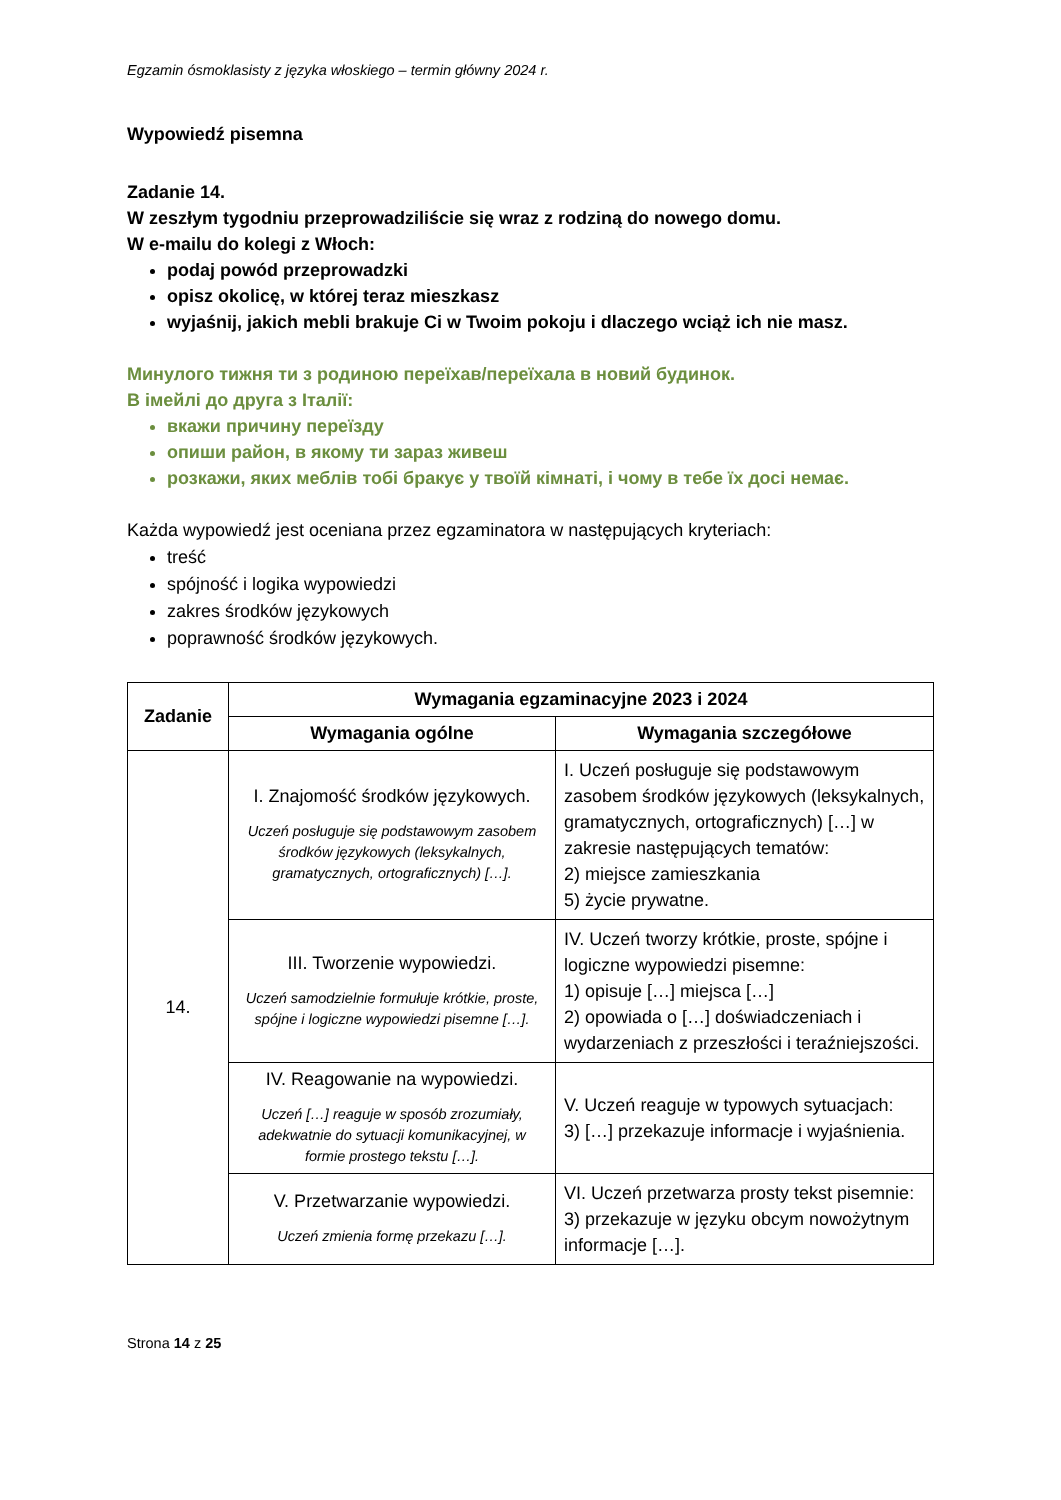Egzamin ósmoklasisty z języka włoskiego – termin główny 2024 r.
Wypowiedź pisemna
Zadanie 14.
W zeszłym tygodniu przeprowadziliście się wraz z rodziną do nowego domu.
W e-mailu do kolegi z Włoch:
podaj powód przeprowadzki
opisz okolicę, w której teraz mieszkasz
wyjaśnij, jakich mebli brakuje Ci w Twoim pokoju i dlaczego wciąż ich nie masz.
Минулого тижня ти з родиною переїхав/переїхала в новий будинок.
В імейлі до друга з Італії:
вкажи причину переїзду
опиши район, в якому ти зараз живеш
розкажи, яких меблів тобі бракує у твоїй кімнаті, і чому в тебе їх досі немає.
Każda wypowiedź jest oceniana przez egzaminatora w następujących kryteriach:
treść
spójność i logika wypowiedzi
zakres środków językowych
poprawność środków językowych.
| Zadanie | Wymagania egzaminacyjne 2023 i 2024 | |
| --- | --- | --- |
| | Wymagania ogólne | Wymagania szczegółowe |
| 14. | I. Znajomość środków językowych. Uczeń posługuje się podstawowym zasobem środków językowych (leksykalnych, gramatycznych, ortograficznych) […]. | I. Uczeń posługuje się podstawowym zasobem środków językowych (leksykalnych, gramatycznych, ortograficznych) […] w zakresie następujących tematów: 2) miejsce zamieszkania 5) życie prywatne. |
| | III. Tworzenie wypowiedzi. Uczeń samodzielnie formułuje krótkie, proste, spójne i logiczne wypowiedzi pisemne […]. | IV. Uczeń tworzy krótkie, proste, spójne i logiczne wypowiedzi pisemne: 1) opisuje […] miejsca […] 2) opowiada o […] doświadczeniach i wydarzeniach z przeszłości i teraźniejszości. |
| | IV. Reagowanie na wypowiedzi. Uczeń […] reaguje w sposób zrozumiały, adekwatnie do sytuacji komunikacyjnej, w formie prostego tekstu […]. | V. Uczeń reaguje w typowych sytuacjach: 3) […] przekazuje informacje i wyjaśnienia. |
| | V. Przetwarzanie wypowiedzi. Uczeń zmienia formę przekazu […]. | VI. Uczeń przetwarza prosty tekst pisemnie: 3) przekazuje w języku obcym nowożytnym informacje […]. |
Strona 14 z 25